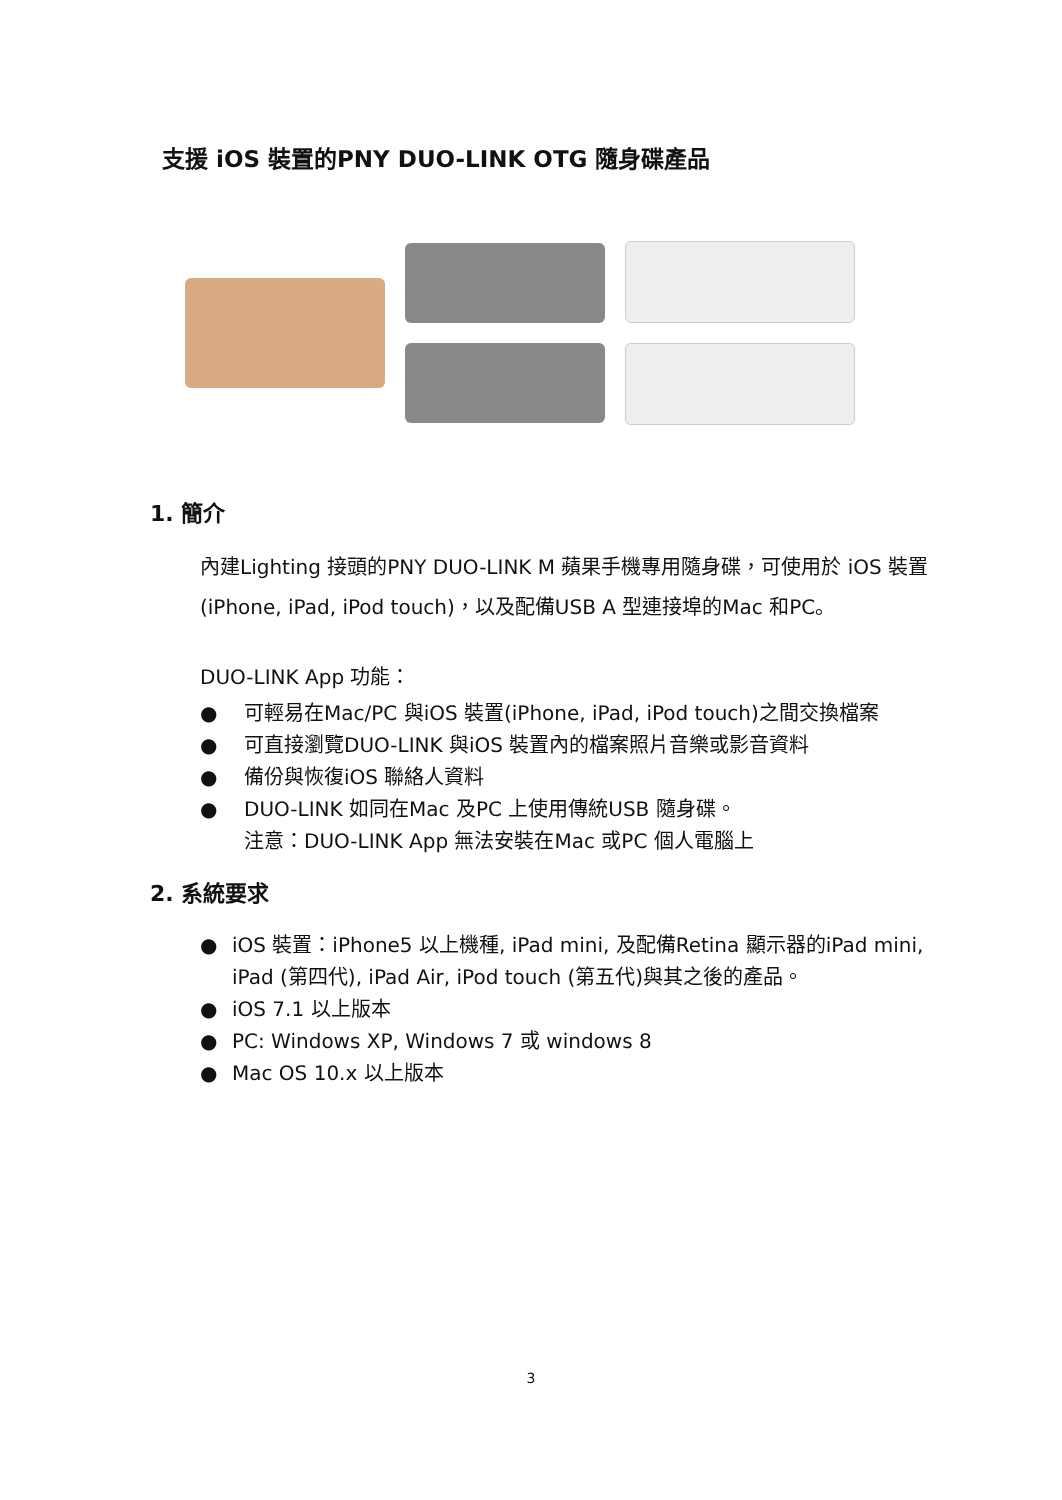支援 iOS 裝置的PNY DUO-LINK OTG 隨身碟產品
1. 簡介
內建Lighting 接頭的PNY DUO-LINK M 蘋果手機專用隨身碟，可使用於 iOS 裝置 (iPhone, iPad, iPod touch)，以及配備USB A 型連接埠的Mac 和PC。
DUO-LINK App 功能：
● 可輕易在Mac/PC 與iOS 裝置(iPhone, iPad, iPod touch)之間交換檔案
● 可直接瀏覽DUO-LINK 與iOS 裝置內的檔案照片音樂或影音資料
● 備份與恢復iOS 聯絡人資料
● DUO-LINK 如同在Mac 及PC 上使用傳統USB 隨身碟。
注意：DUO-LINK App 無法安裝在Mac 或PC 個人電腦上
2. 系統要求
● iOS 裝置：iPhone5 以上機種, iPad mini, 及配備Retina 顯示器的iPad mini, iPad (第四代), iPad Air, iPod touch (第五代)與其之後的產品。
● iOS 7.1 以上版本
● PC: Windows XP, Windows 7 或 windows 8
● Mac OS 10.x 以上版本
3